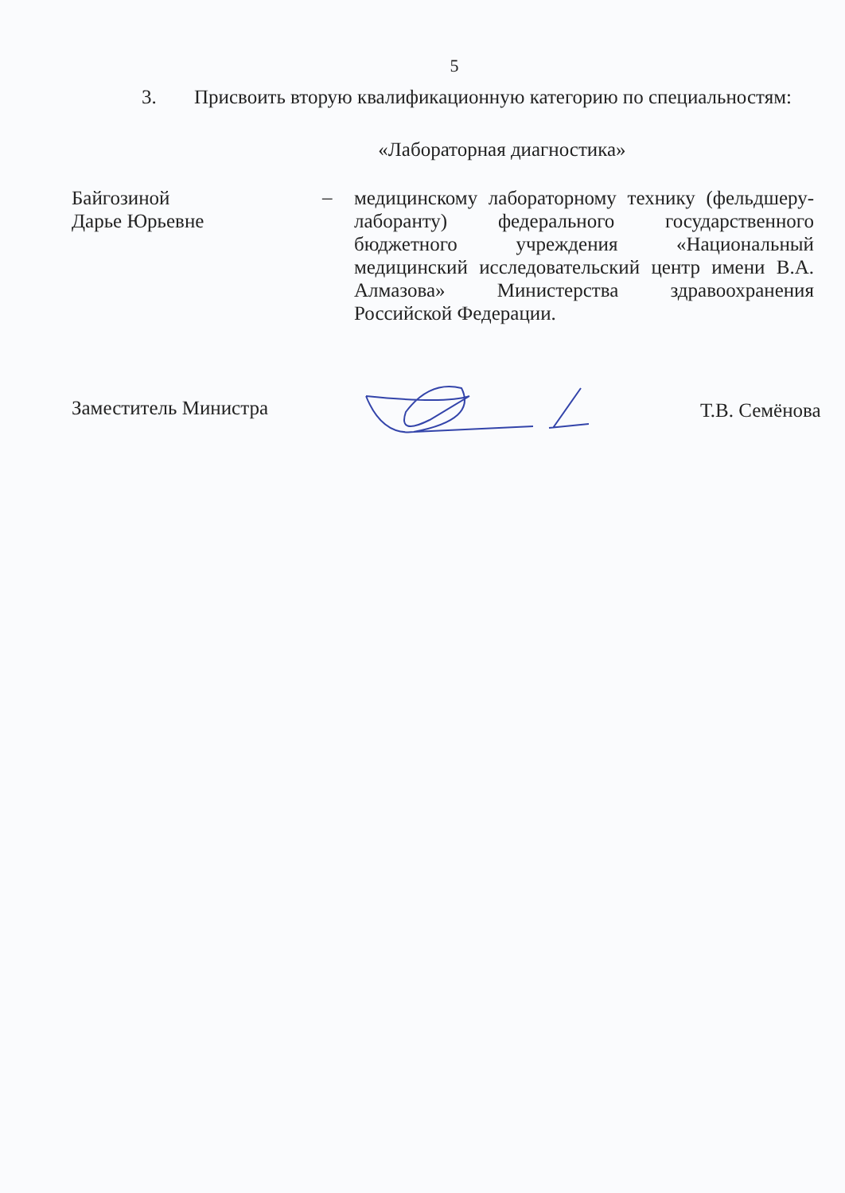5
3. Присвоить вторую квалификационную категорию по специальностям:
«Лабораторная диагностика»
Байгозиной
Дарье Юрьевне
–
медицинскому лабораторному технику (фельдшеру-лаборанту) федерального государственного бюджетного учреждения «Национальный медицинский исследовательский центр имени В.А. Алмазова» Министерства здравоохранения Российской Федерации.
Заместитель Министра
Т.В. Семёнова